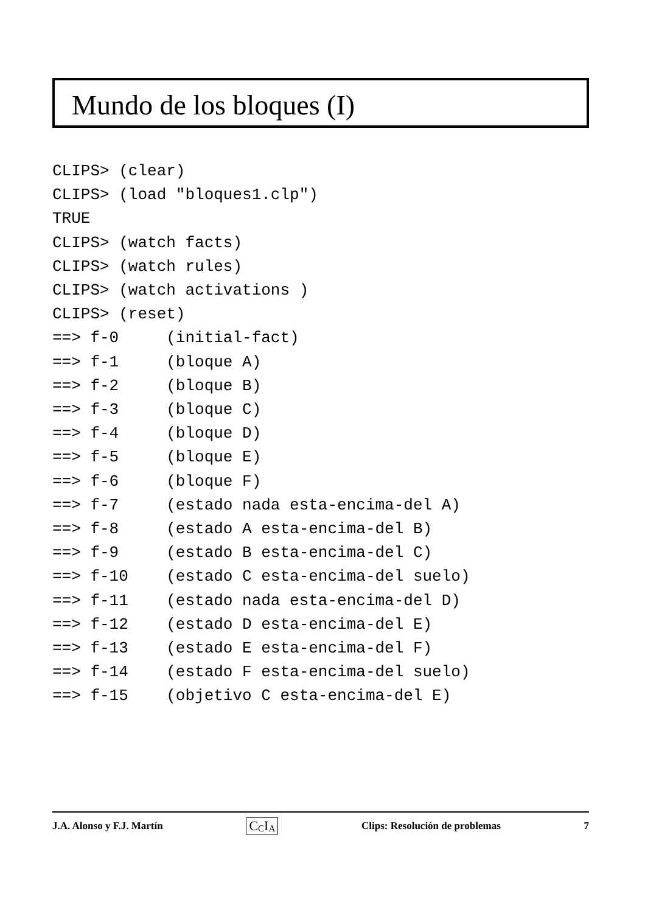Mundo de los bloques (I)
CLIPS> (clear)
CLIPS> (load "bloques1.clp")
TRUE
CLIPS> (watch facts)
CLIPS> (watch rules)
CLIPS> (watch activations )
CLIPS> (reset)
==> f-0     (initial-fact)
==> f-1     (bloque A)
==> f-2     (bloque B)
==> f-3     (bloque C)
==> f-4     (bloque D)
==> f-5     (bloque E)
==> f-6     (bloque F)
==> f-7     (estado nada esta-encima-del A)
==> f-8     (estado A esta-encima-del B)
==> f-9     (estado B esta-encima-del C)
==> f-10    (estado C esta-encima-del suelo)
==> f-11    (estado nada esta-encima-del D)
==> f-12    (estado D esta-encima-del E)
==> f-13    (estado E esta-encima-del F)
==> f-14    (estado F esta-encima-del suelo)
==> f-15    (objetivo C esta-encima-del E)
J.A. Alonso y F.J. Martín C<sub>C</sub>I<sub>A</sub> Clips: Resolución de problemas 7